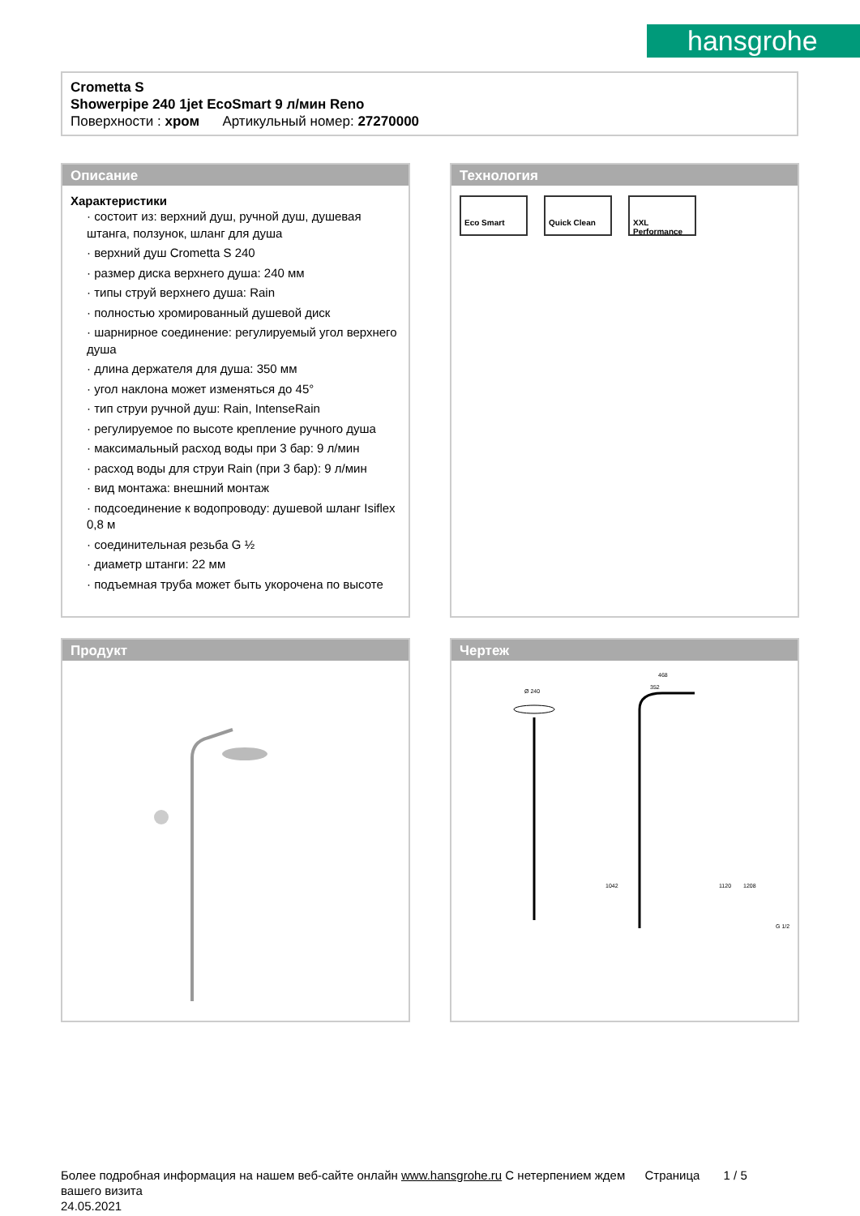hansgrohe
Crometta S
Showerpipe 240 1jet EcoSmart 9 л/мин Reno
Поверхности : хром Артикульный номер: 27270000
Описание
Характеристики
· состоит из: верхний душ, ручной душ, душевая штанга, ползунок, шланг для душа
· верхний душ Crometta S 240
· размер диска верхнего душа: 240 мм
· типы струй верхнего душа: Rain
· полностью хромированный душевой диск
· шарнирное соединение: регулируемый угол верхнего душа
· длина держателя для душа: 350 мм
· угол наклона может изменяться до 45°
· тип струи ручной душ: Rain, IntenseRain
· регулируемое по высоте крепление ручного душа
· максимальный расход воды при 3 бар: 9 л/мин
· расход воды для струи Rain (при 3 бар): 9 л/мин
· вид монтажа: внешний монтаж
· подсоединение к водопроводу: душевой шланг Isiflex 0,8 м
· соединительная резьба G ½
· диаметр штанги: 22 мм
· подъемная труба может быть укорочена по высоте
Технология
Eco Smart Quick Clean XXL Performance
Продукт
Чертеж
Ø 240
468
352
1120
1208
1042
G 1/2
Более подробная информация на нашем веб-сайте онлайн www.hansgrohe.ru С нетерпением ждем Страница 1 / 5
вашего визита
24.05.2021